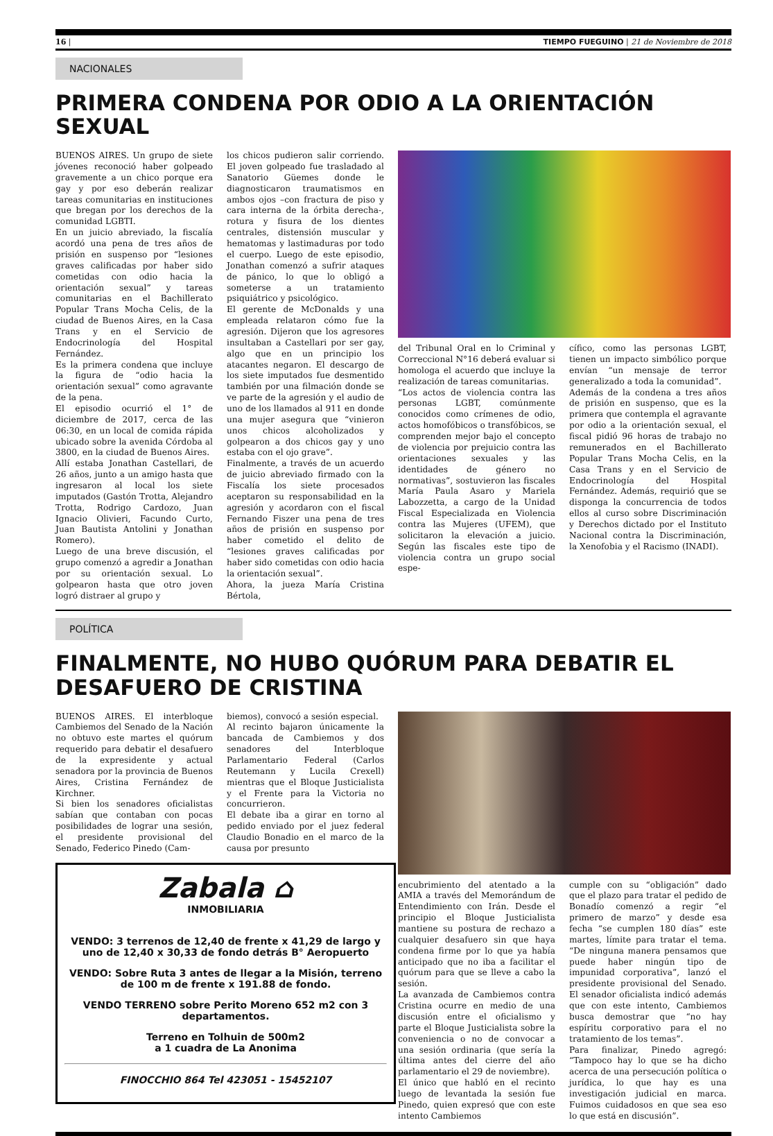16 | TIEMPO FUEGUINO | 21 de Noviembre de 2018
NACIONALES
PRIMERA CONDENA POR ODIO A LA ORIENTACIÓN SEXUAL
BUENOS AIRES. Un grupo de siete jóvenes reconoció haber golpeado gravemente a un chico porque era gay y por eso deberán realizar tareas comunitarias en instituciones que bregan por los derechos de la comunidad LGBTI.
En un juicio abreviado, la fiscalía acordó una pena de tres años de prisión en suspenso por “lesiones graves calificadas por haber sido cometidas con odio hacia la orientación sexual” y tareas comunitarias en el Bachillerato Popular Trans Mocha Celis, de la ciudad de Buenos Aires, en la Casa Trans y en el Servicio de Endocrinología del Hospital Fernández.
Es la primera condena que incluye la figura de “odio hacia la orientación sexual” como agravante de la pena.
El episodio ocurrió el 1° de diciembre de 2017, cerca de las 06:30, en un local de comida rápida ubicado sobre la avenida Córdoba al 3800, en la ciudad de Buenos Aires.
Allí estaba Jonathan Castellari, de 26 años, junto a un amigo hasta que ingresaron al local los siete imputados (Gastón Trotta, Alejandro Trotta, Rodrigo Cardozo, Juan Ignacio Olivieri, Facundo Curto, Juan Bautista Antolini y Jonathan Romero).
Luego de una breve discusión, el grupo comenzó a agredir a Jonathan por su orientación sexual. Lo golpearon hasta que otro joven logró distraer al grupo y
los chicos pudieron salir corriendo. El joven golpeado fue trasladado al Sanatorio Güemes donde le diagnosticaron traumatismos en ambos ojos –con fractura de piso y cara interna de la órbita derecha-, rotura y fisura de los dientes centrales, distensión muscular y hematomas y lastimaduras por todo el cuerpo. Luego de este episodio, Jonathan comenzó a sufrir ataques de pánico, lo que lo obligó a someterse a un tratamiento psiquiátrico y psicológico.
El gerente de McDonalds y una empleada relataron cómo fue la agresión. Dijeron que los agresores insultaban a Castellari por ser gay, algo que en un principio los atacantes negaron. El descargo de los siete imputados fue desmentido también por una filmación donde se ve parte de la agresión y el audio de uno de los llamados al 911 en donde una mujer asegura que “vinieron unos chicos alcoholizados y golpearon a dos chicos gay y uno estaba con el ojo grave”.
Finalmente, a través de un acuerdo de juicio abreviado firmado con la Fiscalía los siete procesados aceptaron su responsabilidad en la agresión y acordaron con el fiscal Fernando Fiszer una pena de tres años de prisión en suspenso por haber cometido el delito de “lesiones graves calificadas por haber sido cometidas con odio hacia la orientación sexual”.
Ahora, la jueza María Cristina Bértola,
del Tribunal Oral en lo Criminal y Correccional N°16 deberá evaluar si homologa el acuerdo que incluye la realización de tareas comunitarias.
“Los actos de violencia contra las personas LGBT, comúnmente conocidos como crímenes de odio, actos homofóbicos o transfóbicos, se comprenden mejor bajo el concepto de violencia por prejuicio contra las orientaciones sexuales y las identidades de género no normativas”, sostuvieron las fiscales María Paula Asaro y Mariela Labozzetta, a cargo de la Unidad Fiscal Especializada en Violencia contra las Mujeres (UFEM), que solicitaron la elevación a juicio. Según las fiscales este tipo de violencia contra un grupo social espe-
cífico, como las personas LGBT, tienen un impacto simbólico porque envían “un mensaje de terror generalizado a toda la comunidad”.
Además de la condena a tres años de prisión en suspenso, que es la primera que contempla el agravante por odio a la orientación sexual, el fiscal pidió 96 horas de trabajo no remunerados en el Bachillerato Popular Trans Mocha Celis, en la Casa Trans y en el Servicio de Endocrinología del Hospital Fernández. Además, requirió que se disponga la concurrencia de todos ellos al curso sobre Discriminación y Derechos dictado por el Instituto Nacional contra la Discriminación, la Xenofobia y el Racismo (INADI).
POLÍTICA
FINALMENTE, NO HUBO QUÓRUM PARA DEBATIR EL DESAFUERO DE CRISTINA
BUENOS AIRES. El interbloque Cambiemos del Senado de la Nación no obtuvo este martes el quórum requerido para debatir el desafuero de la expresidente y actual senadora por la provincia de Buenos Aires, Cristina Fernández de Kirchner.
Si bien los senadores oficialistas sabían que contaban con pocas posibilidades de lograr una sesión, el presidente provisional del Senado, Federico Pinedo (Cam-
biemos), convocó a sesión especial.
Al recinto bajaron únicamente la bancada de Cambiemos y dos senadores del Interbloque Parlamentario Federal (Carlos Reutemann y Lucila Crexell) mientras que el Bloque Justicialista y el Frente para la Victoria no concurrieron.
El debate iba a girar en torno al pedido enviado por el juez federal Claudio Bonadio en el marco de la causa por presunto
Zabala ⌂
INMOBILIARIA
VENDO: 3 terrenos de 12,40 de frente x 41,29 de largo y uno de 12,40 x 30,33 de fondo detrás B° Aeropuerto
VENDO: Sobre Ruta 3 antes de llegar a la Misión, terreno de 100 m de frente x 191.88 de fondo.
VENDO TERRENO sobre Perito Moreno 652 m2 con 3 departamentos.
Terreno en Tolhuin de 500m2
a 1 cuadra de La Anonima
FINOCCHIO 864 Tel 423051 - 15452107
encubrimiento del atentado a la AMIA a través del Memorándum de Entendimiento con Irán. Desde el principio el Bloque Justicialista mantiene su postura de rechazo a cualquier desafuero sin que haya condena firme por lo que ya había anticipado que no iba a facilitar el quórum para que se lleve a cabo la sesión.
La avanzada de Cambiemos contra Cristina ocurre en medio de una discusión entre el oficialismo y parte el Bloque Justicialista sobre la conveniencia o no de convocar a una sesión ordinaria (que sería la última antes del cierre del año parlamentario el 29 de noviembre).
El único que habló en el recinto luego de levantada la sesión fue Pinedo, quien expresó que con este intento Cambiemos
cumple con su “obligación” dado que el plazo para tratar el pedido de Bonadío comenzó a regir “el primero de marzo” y desde esa fecha “se cumplen 180 días” este martes, límite para tratar el tema. “De ninguna manera pensamos que puede haber ningún tipo de impunidad corporativa”, lanzó el presidente provisional del Senado. El senador oficialista indicó además que con este intento, Cambiemos busca demostrar que “no hay espíritu corporativo para el no tratamiento de los temas”.
Para finalizar, Pinedo agregó: “Tampoco hay lo que se ha dicho acerca de una persecución política o jurídica, lo que hay es una investigación judicial en marca. Fuimos cuidadosos en que sea eso lo que está en discusión”.